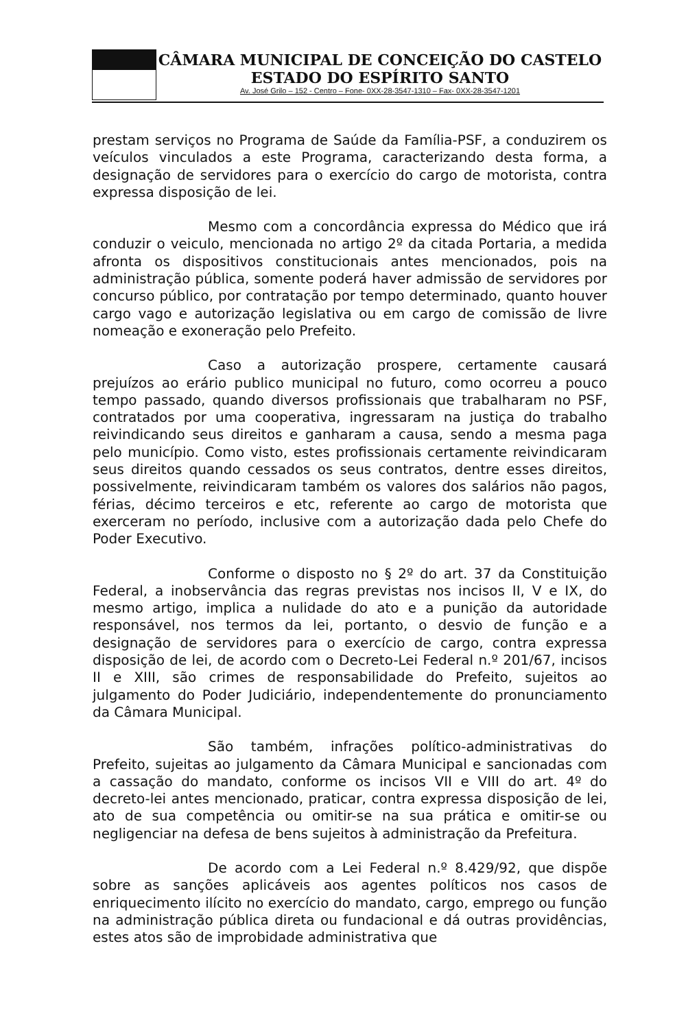CÂMARA MUNICIPAL DE CONCEIÇÃO DO CASTELO
ESTADO DO ESPÍRITO SANTO
Av. José Grilo – 152 - Centro – Fone- 0XX-28-3547-1310 – Fax- 0XX-28-3547-1201
prestam serviços no Programa de Saúde da Família-PSF, a conduzirem os veículos vinculados a este Programa, caracterizando desta forma, a designação de servidores para o exercício do cargo de motorista, contra expressa disposição de lei.
Mesmo com a concordância expressa do Médico que irá conduzir o veiculo, mencionada no artigo 2º da citada Portaria, a medida afronta os dispositivos constitucionais antes mencionados, pois na administração pública, somente poderá haver admissão de servidores por concurso público, por contratação por tempo determinado, quanto houver cargo vago e autorização legislativa ou em cargo de comissão de livre nomeação e exoneração pelo Prefeito.
Caso a autorização prospere, certamente causará prejuízos ao erário publico municipal no futuro, como ocorreu a pouco tempo passado, quando diversos profissionais que trabalharam no PSF, contratados por uma cooperativa, ingressaram na justiça do trabalho reivindicando seus direitos e ganharam a causa, sendo a mesma paga pelo município. Como visto, estes profissionais certamente reivindicaram seus direitos quando cessados os seus contratos, dentre esses direitos, possivelmente, reivindicaram também os valores dos salários não pagos, férias, décimo terceiros e etc, referente ao cargo de motorista que exerceram no período, inclusive com a autorização dada pelo Chefe do Poder Executivo.
Conforme o disposto no § 2º do art. 37 da Constituição Federal, a inobservância das regras previstas nos incisos II, V e IX, do mesmo artigo, implica a nulidade do ato e a punição da autoridade responsável, nos termos da lei, portanto, o desvio de função e a designação de servidores para o exercício de cargo, contra expressa disposição de lei, de acordo com o Decreto-Lei Federal n.º 201/67, incisos II e XIII, são crimes de responsabilidade do Prefeito, sujeitos ao julgamento do Poder Judiciário, independentemente do pronunciamento da Câmara Municipal.
São também, infrações político-administrativas do Prefeito, sujeitas ao julgamento da Câmara Municipal e sancionadas com a cassação do mandato, conforme os incisos VII e VIII do art. 4º do decreto-lei antes mencionado, praticar, contra expressa disposição de lei, ato de sua competência ou omitir-se na sua prática e omitir-se ou negligenciar na defesa de bens sujeitos à administração da Prefeitura.
De acordo com a Lei Federal n.º 8.429/92, que dispõe sobre as sanções aplicáveis aos agentes políticos nos casos de enriquecimento ilícito no exercício do mandato, cargo, emprego ou função na administração pública direta ou fundacional e dá outras providências, estes atos são de improbidade administrativa que